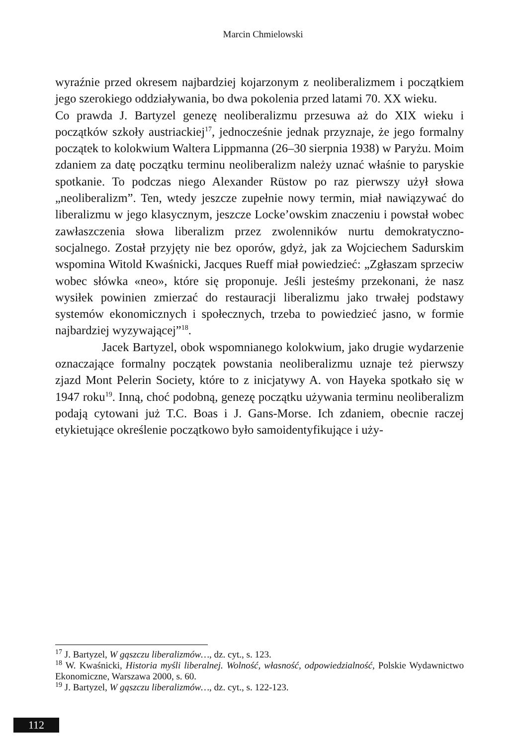Marcin Chmielowski
wyraźnie przed okresem najbardziej kojarzonym z neoliberalizmem i początkiem jego szerokiego oddziaływania, bo dwa pokolenia przed latami 70. XX wieku.
Co prawda J. Bartyzel genezę neoliberalizmu przesuwa aż do XIX wieku i początków szkoły austriackiej<sup>17</sup>, jednocześnie jednak przyznaje, że jego formalny początek to kolokwium Waltera Lippmanna (26–30 sierpnia 1938) w Paryżu. Moim zdaniem za datę początku terminu neoliberalizm należy uznać właśnie to paryskie spotkanie. To podczas niego Alexander Rüstow po raz pierwszy użył słowa „neoliberalizm”. Ten, wtedy jeszcze zupełnie nowy termin, miał nawiązywać do liberalizmu w jego klasycznym, jeszcze Locke’owskim znaczeniu i powstał wobec zawłaszczenia słowa liberalizm przez zwolenników nurtu demokratyczno-socjalnego. Został przyjęty nie bez oporów, gdyż, jak za Wojciechem Sadurskim wspomina Witold Kwaśnicki, Jacques Rueff miał powiedzieć: „Zgłaszam sprzeciw wobec słówka «neo», które się proponuje. Jeśli jesteśmy przekonani, że nasz wysiłek powinien zmierzać do restauracji liberalizmu jako trwałej podstawy systemów ekonomicznych i społecznych, trzeba to powiedzieć jasno, w formie najbardziej wyzywającej”<sup>18</sup>.
Jacek Bartyzel, obok wspomnianego kolokwium, jako drugie wydarzenie oznaczające formalny początek powstania neoliberalizmu uznaje też pierwszy zjazd Mont Pelerin Society, które to z inicjatywy A. von Hayeka spotkało się w 1947 roku<sup>19</sup>. Inną, choć podobną, genezę początku używania terminu neoliberalizm podają cytowani już T.C. Boas i J. Gans-Morse. Ich zdaniem, obecnie raczej etykietujące określenie początkowo było samoidentyfikujące i uży-
<sup>17</sup> J. Bartyzel, W gąszczu liberalizmów…, dz. cyt., s. 123.
<sup>18</sup> W. Kwaśnicki, Historia myśli liberalnej. Wolność, własność, odpowiedzialność, Polskie Wydawnictwo Ekonomiczne, Warszawa 2000, s. 60.
<sup>19</sup> J. Bartyzel, W gąszczu liberalizmów…, dz. cyt., s. 122-123.
112